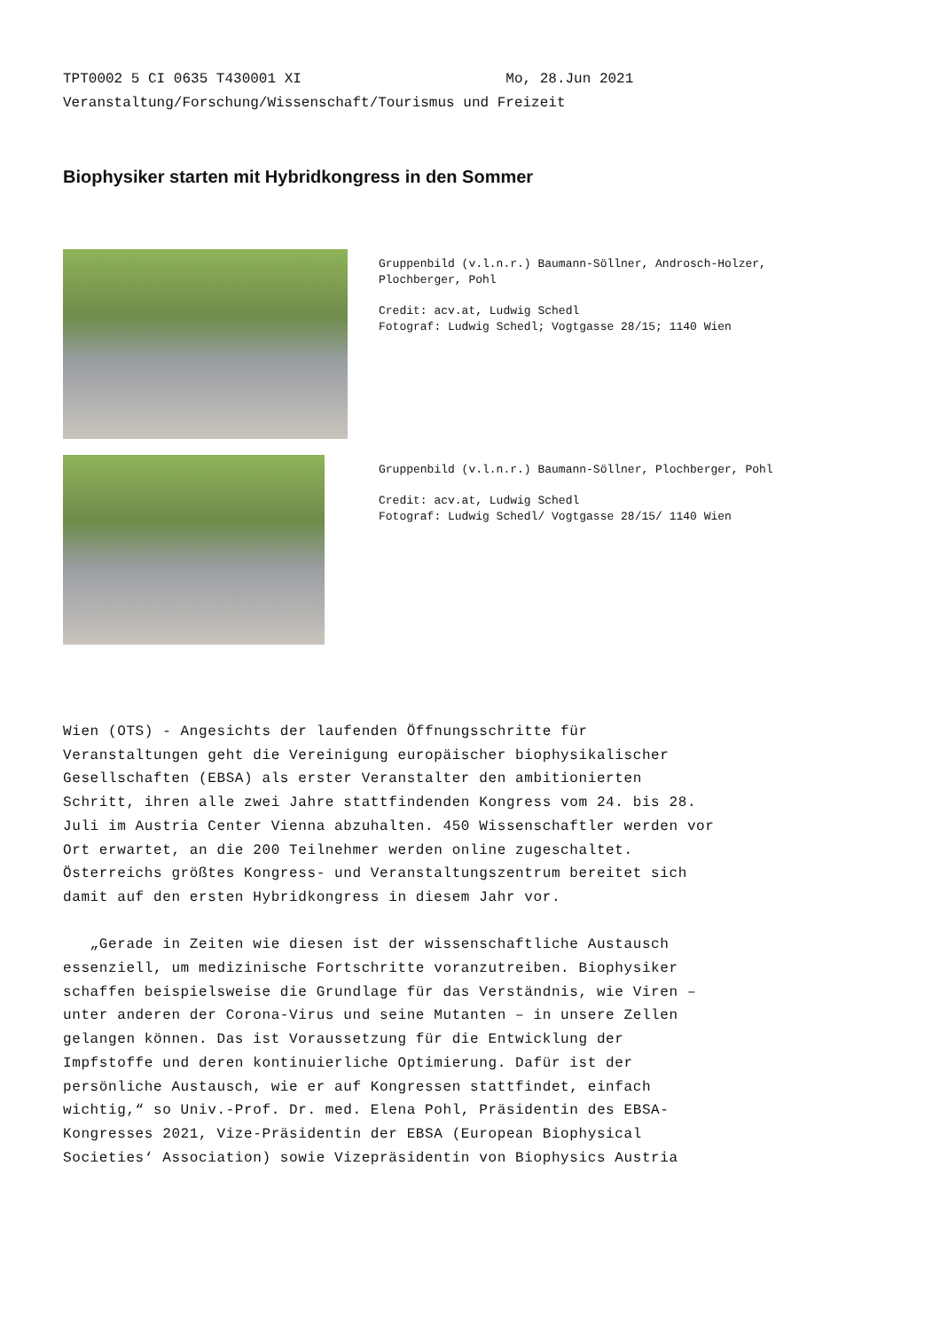TPT0002 5 CI 0635 T430001 XI Mo, 28.Jun 2021 Veranstaltung/Forschung/Wissenschaft/Tourismus und Freizeit
Biophysiker starten mit Hybridkongress in den Sommer
Gruppenbild (v.l.n.r.) Baumann-Söllner, Androsch-Holzer,
Plochberger, Pohl
Credit: acv.at, Ludwig Schedl
Fotograf: Ludwig Schedl; Vogtgasse 28/15; 1140 Wien
Gruppenbild (v.l.n.r.) Baumann-Söllner, Plochberger, Pohl
Credit: acv.at, Ludwig Schedl
Fotograf: Ludwig Schedl/ Vogtgasse 28/15/ 1140 Wien
Wien (OTS) - Angesichts der laufenden Öffnungsschritte für Veranstaltungen geht die Vereinigung europäischer biophysikalischer Gesellschaften (EBSA) als erster Veranstalter den ambitionierten Schritt, ihren alle zwei Jahre stattfindenden Kongress vom 24. bis 28. Juli im Austria Center Vienna abzuhalten. 450 Wissenschaftler werden vor Ort erwartet, an die 200 Teilnehmer werden online zugeschaltet. Österreichs größtes Kongress- und Veranstaltungszentrum bereitet sich damit auf den ersten Hybridkongress in diesem Jahr vor.
„Gerade in Zeiten wie diesen ist der wissenschaftliche Austausch essenziell, um medizinische Fortschritte voranzutreiben. Biophysiker schaffen beispielsweise die Grundlage für das Verständnis, wie Viren – unter anderen der Corona-Virus und seine Mutanten – in unsere Zellen gelangen können. Das ist Voraussetzung für die Entwicklung der Impfstoffe und deren kontinuierliche Optimierung. Dafür ist der persönliche Austausch, wie er auf Kongressen stattfindet, einfach wichtig,“ so Univ.-Prof. Dr. med. Elena Pohl, Präsidentin des EBSA-Kongresses 2021, Vize-Präsidentin der EBSA (European Biophysical Societies‘ Association) sowie Vizepräsidentin von Biophysics Austria